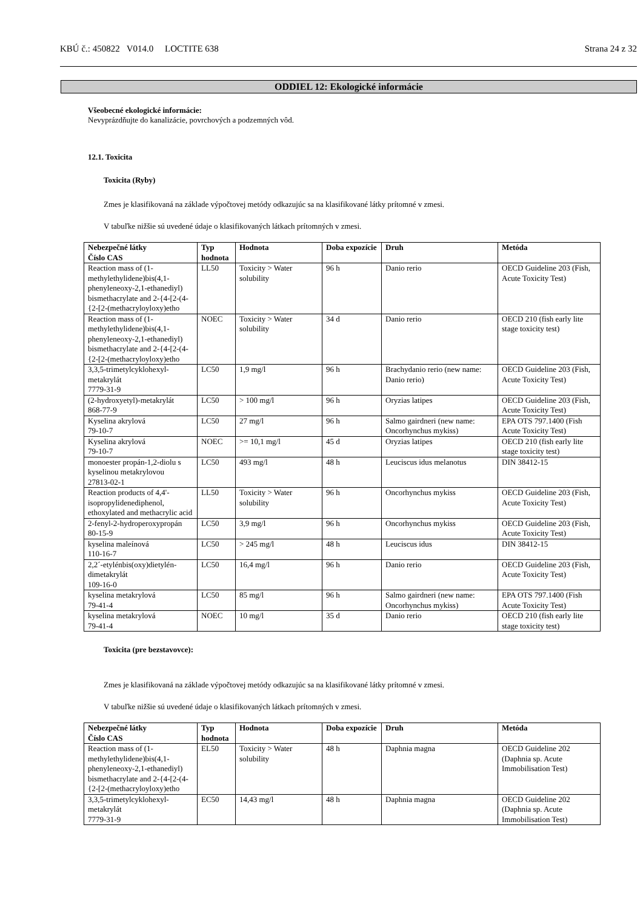KBÚ č.: 450822 V014.0 LOCTITE 638 Strana 24 z 32
ODDIEL 12: Ekologické informácie
Všeobecné ekologické informácie:
Nevyprázdňujte do kanalizácie, povrchových a podzemných vôd.
12.1. Toxicita
Toxicita (Ryby)
Zmes je klasifikovaná na základe výpočtovej metódy odkazujúc sa na klasifikované látky prítomné v zmesi.
V tabuľke nižšie sú uvedené údaje o klasifikovaných látkach prítomných v zmesi.
| Nebezpečné látky Číslo CAS | Typ hodnota | Hodnota | Doba expozície | Druh | Metóda |
| --- | --- | --- | --- | --- | --- |
| Reaction mass of (1-methylethylidene)bis(4,1-phenyleneoxy-2,1-ethanediyl) bismethacrylate and 2-{4-[2-(4-{2-[2-(methacryloyloxy)etho | LL50 | Toxicity > Water solubility | 96 h | Danio rerio | OECD Guideline 203 (Fish, Acute Toxicity Test) |
| Reaction mass of (1-methylethylidene)bis(4,1-phenyleneoxy-2,1-ethanediyl) bismethacrylate and 2-{4-[2-(4-{2-[2-(methacryloyloxy)etho | NOEC | Toxicity > Water solubility | 34 d | Danio rerio | OECD 210 (fish early lite stage toxicity test) |
| 3,3,5-trimetylcyklohexyl-metakrylát 7779-31-9 | LC50 | 1,9 mg/l | 96 h | Brachydanio rerio (new name: Danio rerio) | OECD Guideline 203 (Fish, Acute Toxicity Test) |
| (2-hydroxyetyl)-metakrylát 868-77-9 | LC50 | > 100 mg/l | 96 h | Oryzias latipes | OECD Guideline 203 (Fish, Acute Toxicity Test) |
| Kyselina akrylová 79-10-7 | LC50 | 27 mg/l | 96 h | Salmo gairdneri (new name: Oncorhynchus mykiss) | EPA OTS 797.1400 (Fish Acute Toxicity Test) |
| Kyselina akrylová 79-10-7 | NOEC | >= 10,1 mg/l | 45 d | Oryzias latipes | OECD 210 (fish early lite stage toxicity test) |
| monoester propán-1,2-diolu s kyselinou metakrylovou 27813-02-1 | LC50 | 493 mg/l | 48 h | Leuciscus idus melanotus | DIN 38412-15 |
| Reaction products of 4,4'-isopropylidenediphenol, ethoxylated and methacrylic acid | LL50 | Toxicity > Water solubility | 96 h | Oncorhynchus mykiss | OECD Guideline 203 (Fish, Acute Toxicity Test) |
| 2-fenyl-2-hydroperoxypropán 80-15-9 | LC50 | 3,9 mg/l | 96 h | Oncorhynchus mykiss | OECD Guideline 203 (Fish, Acute Toxicity Test) |
| kyselina maleínová 110-16-7 | LC50 | > 245 mg/l | 48 h | Leuciscus idus | DIN 38412-15 |
| 2,2´-etylénbis(oxy)dietylén-dimetakrylát 109-16-0 | LC50 | 16,4 mg/l | 96 h | Danio rerio | OECD Guideline 203 (Fish, Acute Toxicity Test) |
| kyselina metakrylová 79-41-4 | LC50 | 85 mg/l | 96 h | Salmo gairdneri (new name: Oncorhynchus mykiss) | EPA OTS 797.1400 (Fish Acute Toxicity Test) |
| kyselina metakrylová 79-41-4 | NOEC | 10 mg/l | 35 d | Danio rerio | OECD 210 (fish early lite stage toxicity test) |
Toxicita (pre bezstavovce):
Zmes je klasifikovaná na základe výpočtovej metódy odkazujúc sa na klasifikované látky prítomné v zmesi.
V tabuľke nižšie sú uvedené údaje o klasifikovaných látkach prítomných v zmesi.
| Nebezpečné látky Číslo CAS | Typ hodnota | Hodnota | Doba expozície | Druh | Metóda |
| --- | --- | --- | --- | --- | --- |
| Reaction mass of (1-methylethylidene)bis(4,1-phenyleneoxy-2,1-ethanediyl) bismethacrylate and 2-{4-[2-(4-{2-[2-(methacryloyloxy)etho | EL50 | Toxicity > Water solubility | 48 h | Daphnia magna | OECD Guideline 202 (Daphnia sp. Acute Immobilisation Test) |
| 3,3,5-trimetylcyklohexyl-metakrylát 7779-31-9 | EC50 | 14,43 mg/l | 48 h | Daphnia magna | OECD Guideline 202 (Daphnia sp. Acute Immobilisation Test) |